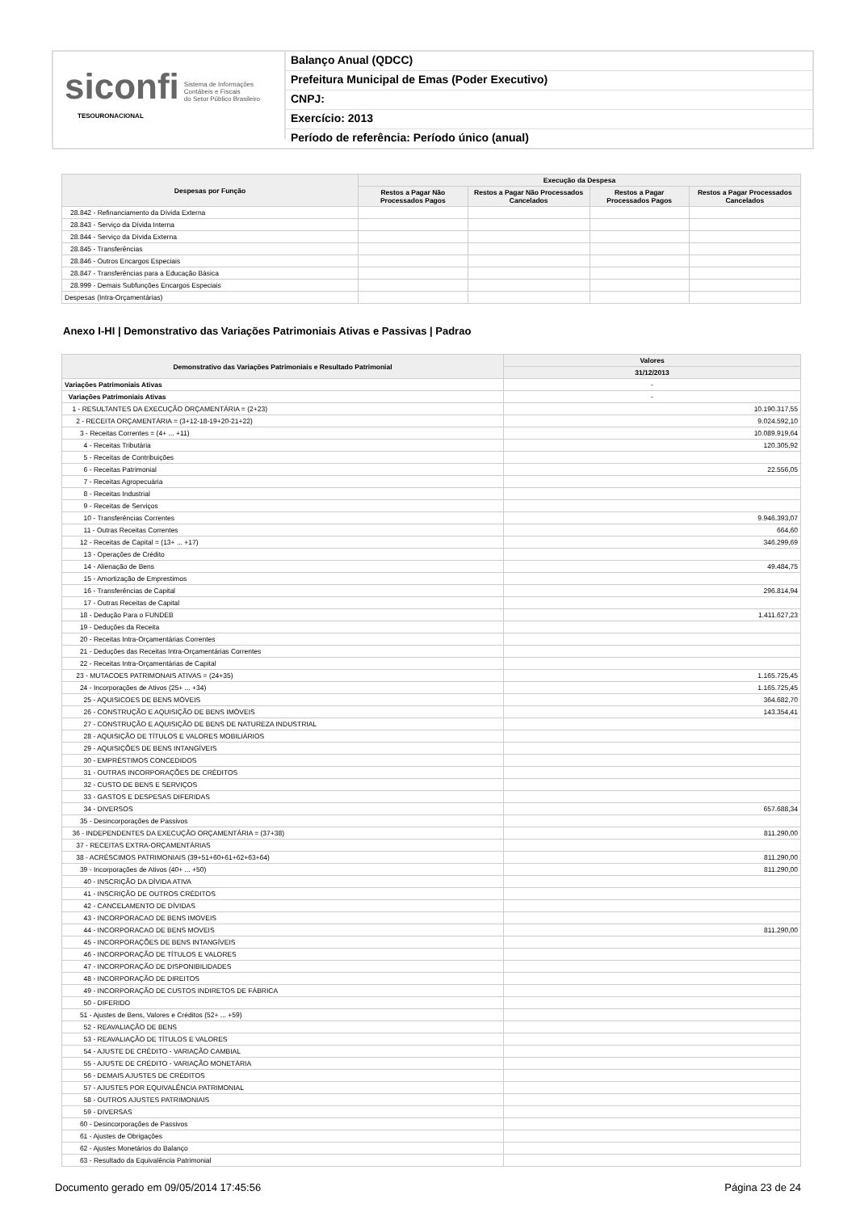siconfi Sistema de Informações
Contábeis e Fiscais
do Setor Público Brasileiro
TESOURONACIONAL
Balanço Anual (QDCC)
Prefeitura Municipal de Emas (Poder Executivo)
CNPJ:
Exercício: 2013
Período de referência: Período único (anual)
| Despesas por Função | Execução da Despesa | | | |
| --- | --- | --- | --- | --- |
| | Restos a Pagar Não Processados Pagos | Restos a Pagar Não Processados Cancelados | Restos a Pagar Processados Pagos | Restos a Pagar Processados Cancelados |
| 28.842 - Refinanciamento da Dívida Externa | | | | |
| 28.843 - Serviço da Dívida Interna | | | | |
| 28.844 - Serviço da Dívida Externa | | | | |
| 28.845 - Transferências | | | | |
| 28.846 - Outros Encargos Especiais | | | | |
| 28.847 - Transferências para a Educação Básica | | | | |
| 28.999 - Demais Subfunções Encargos Especiais | | | | |
| Despesas (Intra-Orçamentárias) | | | | |
Anexo I-HI | Demonstrativo das Variações Patrimoniais Ativas e Passivas | Padrao
| Demonstrativo das Variações Patrimoniais e Resultado Patrimonial | Valores |
| --- | --- |
| | 31/12/2013 |
| Variações Patrimoniais Ativas | - |
| Variações Patrimoniais Ativas | - |
| 1 - RESULTANTES DA EXECUÇÃO ORÇAMENTÁRIA = (2+23) | 10.190.317,55 |
| 2 - RECEITA ORÇAMENTÁRIA = (3+12-18-19+20-21+22) | 9.024.592,10 |
| 3 - Receitas Correntes = (4+ ... +11) | 10.089.919,64 |
| 4 - Receitas Tributária | 120.305,92 |
| 5 - Receitas de Contribuições | |
| 6 - Receitas Patrimonial | 22.556,05 |
| 7 - Receitas Agropecuária | |
| 8 - Receitas Industrial | |
| 9 - Receitas de Serviços | |
| 10 - Transferências Correntes | 9.946.393,07 |
| 11 - Outras Receitas Correntes | 664,60 |
| 12 - Receitas de Capital = (13+ ... +17) | 346.299,69 |
| 13 - Operações de Crédito | |
| 14 - Alienação de Bens | 49.484,75 |
| 15 - Amortização de Emprestimos | |
| 16 - Transferências de Capital | 296.814,94 |
| 17 - Outras Receitas de Capital | |
| 18 - Dedução Para o FUNDEB | 1.411.627,23 |
| 19 - Deduções da Receita | |
| 20 - Receitas Intra-Orçamentárias Correntes | |
| 21 - Deduções das Receitas Intra-Orçamentárias Correntes | |
| 22 - Receitas Intra-Orçamentárias de Capital | |
| 23 - MUTACOES PATRIMONAIS ATIVAS = (24+35) | 1.165.725,45 |
| 24 - Incorporações de Ativos (25+ ... +34) | 1.165.725,45 |
| 25 - AQUISICOES DE BENS MÓVEIS | 364.682,70 |
| 26 - CONSTRUÇÃO E AQUISIÇÃO DE BENS IMÓVEIS | 143.354,41 |
| 27 - CONSTRUÇÃO E AQUISIÇÃO DE BENS DE NATUREZA INDUSTRIAL | |
| 28 - AQUISIÇÃO DE TÍTULOS E VALORES MOBILIÁRIOS | |
| 29 - AQUISIÇÕES DE BENS INTANGÍVEIS | |
| 30 - EMPRÉSTIMOS CONCEDIDOS | |
| 31 - OUTRAS INCORPORAÇÕES DE CRÉDITOS | |
| 32 - CUSTO DE BENS E SERVIÇOS | |
| 33 - GASTOS E DESPESAS DIFERIDAS | |
| 34 - DIVERSOS | 657.688,34 |
| 35 - Desincorporações de Passivos | |
| 36 - INDEPENDENTES DA EXECUÇÃO ORÇAMENTÁRIA = (37+38) | 811.290,00 |
| 37 - RECEITAS EXTRA-ORÇAMENTÁRIAS | |
| 38 - ACRÉSCIMOS PATRIMONIAIS (39+51+60+61+62+63+64) | 811.290,00 |
| 39 - Incorporações de Ativos (40+ ... +50) | 811.290,00 |
| 40 - INSCRIÇÃO DA DÍVIDA ATIVA | |
| 41 - INSCRIÇÃO DE OUTROS CRÉDITOS | |
| 42 - CANCELAMENTO DE DÍVIDAS | |
| 43 - INCORPORACAO DE BENS IMOVEIS | |
| 44 - INCORPORACAO DE BENS MOVEIS | 811.290,00 |
| 45 - INCORPORAÇÕES DE BENS INTANGÍVEIS | |
| 46 - INCORPORAÇÃO DE TÍTULOS E VALORES | |
| 47 - INCORPORAÇÃO DE DISPONIBILIDADES | |
| 48 - INCORPORAÇÃO DE DIREITOS | |
| 49 - INCORPORAÇÃO DE CUSTOS INDIRETOS DE FÁBRICA | |
| 50 - DIFERIDO | |
| 51 - Ajustes de Bens, Valores e Créditos (52+ ... +59) | |
| 52 - REAVALIAÇÃO DE BENS | |
| 53 - REAVALIAÇÃO DE TÍTULOS E VALORES | |
| 54 - AJUSTE DE CRÉDITO - VARIAÇÃO CAMBIAL | |
| 55 - AJUSTE DE CRÉDITO - VARIAÇÃO MONETÁRIA | |
| 56 - DEMAIS AJUSTES DE CRÉDITOS | |
| 57 - AJUSTES POR EQUIVALÊNCIA PATRIMONIAL | |
| 58 - OUTROS AJUSTES PATRIMONIAIS | |
| 59 - DIVERSAS | |
| 60 - Desincorporações de Passivos | |
| 61 - Ajustes de Obrigações | |
| 62 - Ajustes Monetários do Balanço | |
| 63 - Resultado da Equivalência Patrimonial | |
Documento gerado em 09/05/2014 17:45:56 Página 23 de 24